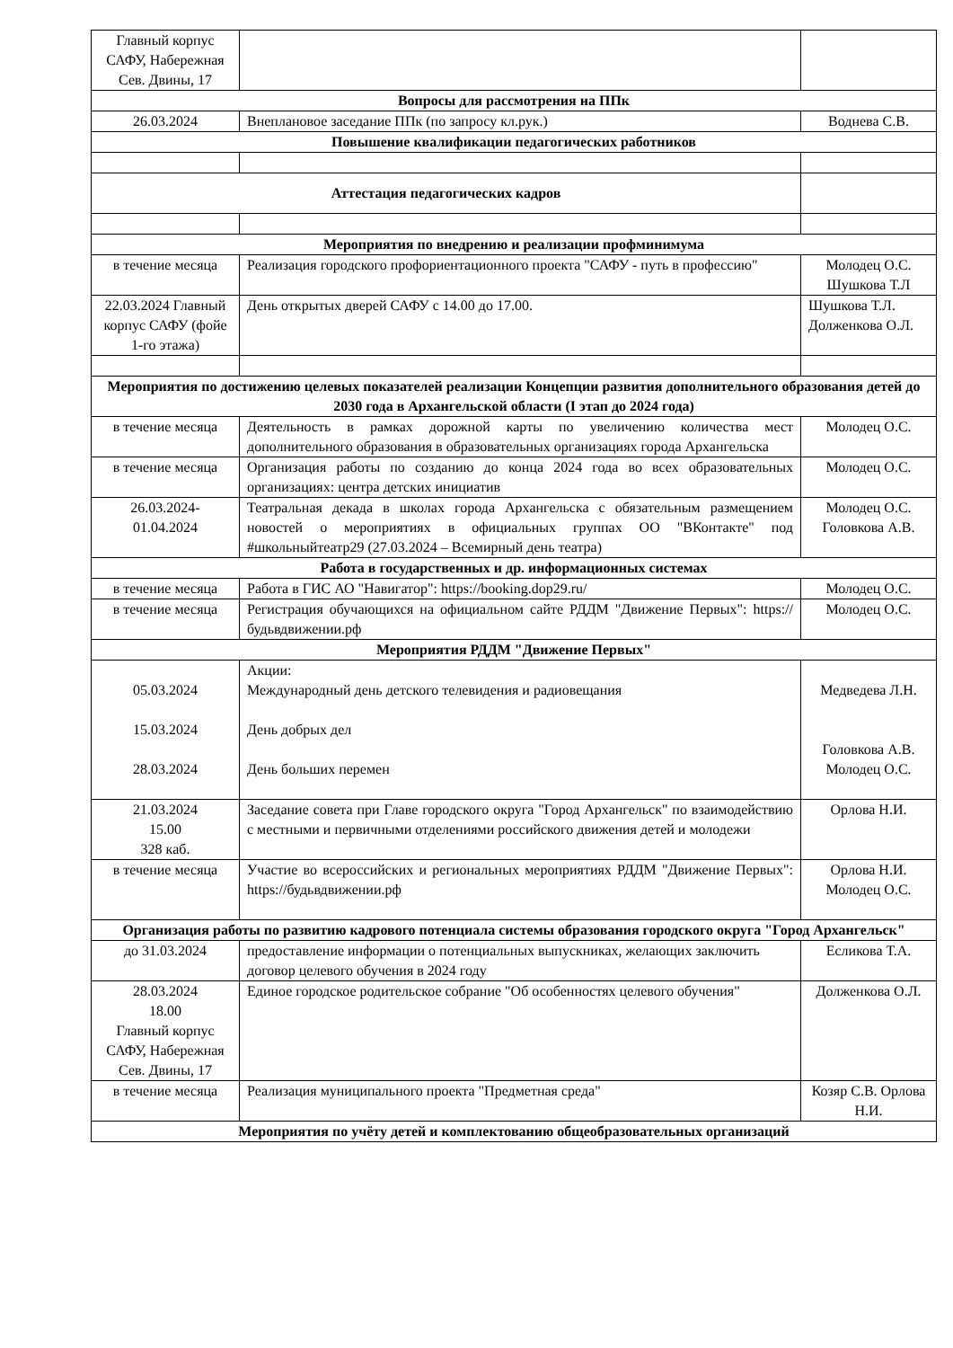| Главный корпус САФУ, Набережная Сев. Двины, 17 | | |
| Вопросы для рассмотрения на ППк | | |
| 26.03.2024 | Внеплановое заседание ППк (по запросу кл.рук.) | Воднева С.В. |
| Повышение квалификации педагогических работников | | |
| Аттестация педагогических кадров | | |
| Мероприятия по внедрению и реализации профминимума | | |
| в течение месяца | Реализация городского профориентационного проекта "САФУ - путь в профессию" | Молодец О.С. Шушкова Т.Л |
| 22.03.2024 Главный корпус САФУ (фойе 1-го этажа) | День открытых дверей САФУ с 14.00 до 17.00. | Шушкова Т.Л. Долженкова О.Л. |
| Мероприятия по достижению целевых показателей реализации Концепции развития дополнительного образования детей до 2030 года в Архангельской области (I этап до 2024 года) | | |
| в течение месяца | Деятельность в рамках дорожной карты по увеличению количества мест дополнительного образования в образовательных организациях города Архангельска | Молодец О.С. |
| в течение месяца | Организация работы по созданию до конца 2024 года во всех образовательных организациях: центра детских инициатив | Молодец О.С. |
| 26.03.2024-01.04.2024 | Театральная декада в школах города Архангельска с обязательным размещением новостей о мероприятиях в официальных группах ОО "ВКонтакте" под #школьныйтеатр29 (27.03.2024 – Всемирный день театра) | Молодец О.С. Головкова А.В. |
| Работа в государственных и др. информационных системах | | |
| в течение месяца | Работа в ГИС АО "Навигатор": https://booking.dop29.ru/ | Молодец О.С. |
| в течение месяца | Регистрация обучающихся на официальном сайте РДДМ "Движение Первых": https://будьвдвижении.рф | Молодец О.С. |
| Мероприятия РДДМ "Движение Первых" | | |
| 05.03.2024 15.03.2024 28.03.2024 | Акции: Международный день детского телевидения и радиовещания День добрых дел День больших перемен | Медведева Л.Н. Головкова А.В. Молодец О.С. |
| 21.03.2024 15.00 328 каб. | Заседание совета при Главе городского округа "Город Архангельск" по взаимодействию с местными и первичными отделениями российского движения детей и молодежи | Орлова Н.И. |
| в течение месяца | Участие во всероссийских и региональных мероприятиях РДДМ "Движение Первых": https://будьвдвижении.рф | Орлова Н.И. Молодец О.С. |
| Организация работы по развитию кадрового потенциала системы образования городского округа "Город Архангельск" | | |
| до 31.03.2024 | предоставление информации о потенциальных выпускниках, желающих заключить договор целевого обучения в 2024 году | Есликова Т.А. |
| 28.03.2024 18.00 Главный корпус САФУ, Набережная Сев. Двины, 17 | Единое городское родительское собрание "Об особенностях целевого обучения" | Долженкова О.Л. |
| в течение месяца | Реализация муниципального проекта "Предметная среда" | Козяр С.В. Орлова Н.И. |
| Мероприятия по учёту детей и комплектованию общеобразовательных организаций | | |